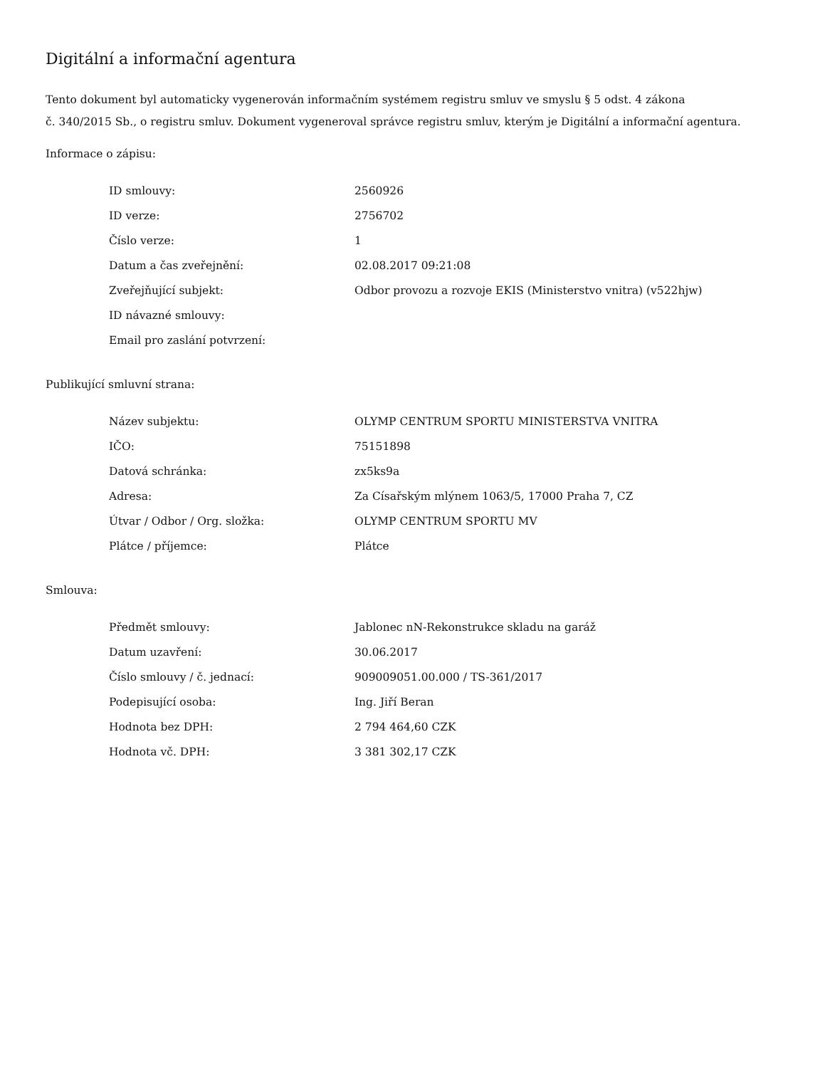Digitální a informační agentura
Tento dokument byl automaticky vygenerován informačním systémem registru smluv ve smyslu § 5 odst. 4 zákona
č. 340/2015 Sb., o registru smluv. Dokument vygeneroval správce registru smluv, kterým je Digitální a informační agentura.
Informace o zápisu:
| ID smlouvy: | 2560926 |
| ID verze: | 2756702 |
| Číslo verze: | 1 |
| Datum a čas zveřejnění: | 02.08.2017 09:21:08 |
| Zveřejňující subjekt: | Odbor provozu a rozvoje EKIS (Ministerstvo vnitra) (v522hjw) |
| ID návazné smlouvy: | |
| Email pro zaslání potvrzení: | |
Publikující smluvní strana:
| Název subjektu: | OLYMP CENTRUM SPORTU MINISTERSTVA VNITRA |
| IČO: | 75151898 |
| Datová schránka: | zx5ks9a |
| Adresa: | Za Císařským mlýnem 1063/5, 17000 Praha 7, CZ |
| Útvar / Odbor / Org. složka: | OLYMP CENTRUM SPORTU MV |
| Plátce / příjemce: | Plátce |
Smlouva:
| Předmět smlouvy: | Jablonec nN-Rekonstrukce skladu na garáž |
| Datum uzavření: | 30.06.2017 |
| Číslo smlouvy / č. jednací: | 909009051.00.000 / TS-361/2017 |
| Podepisující osoba: | Ing. Jiří Beran |
| Hodnota bez DPH: | 2 794 464,60 CZK |
| Hodnota vč. DPH: | 3 381 302,17 CZK |